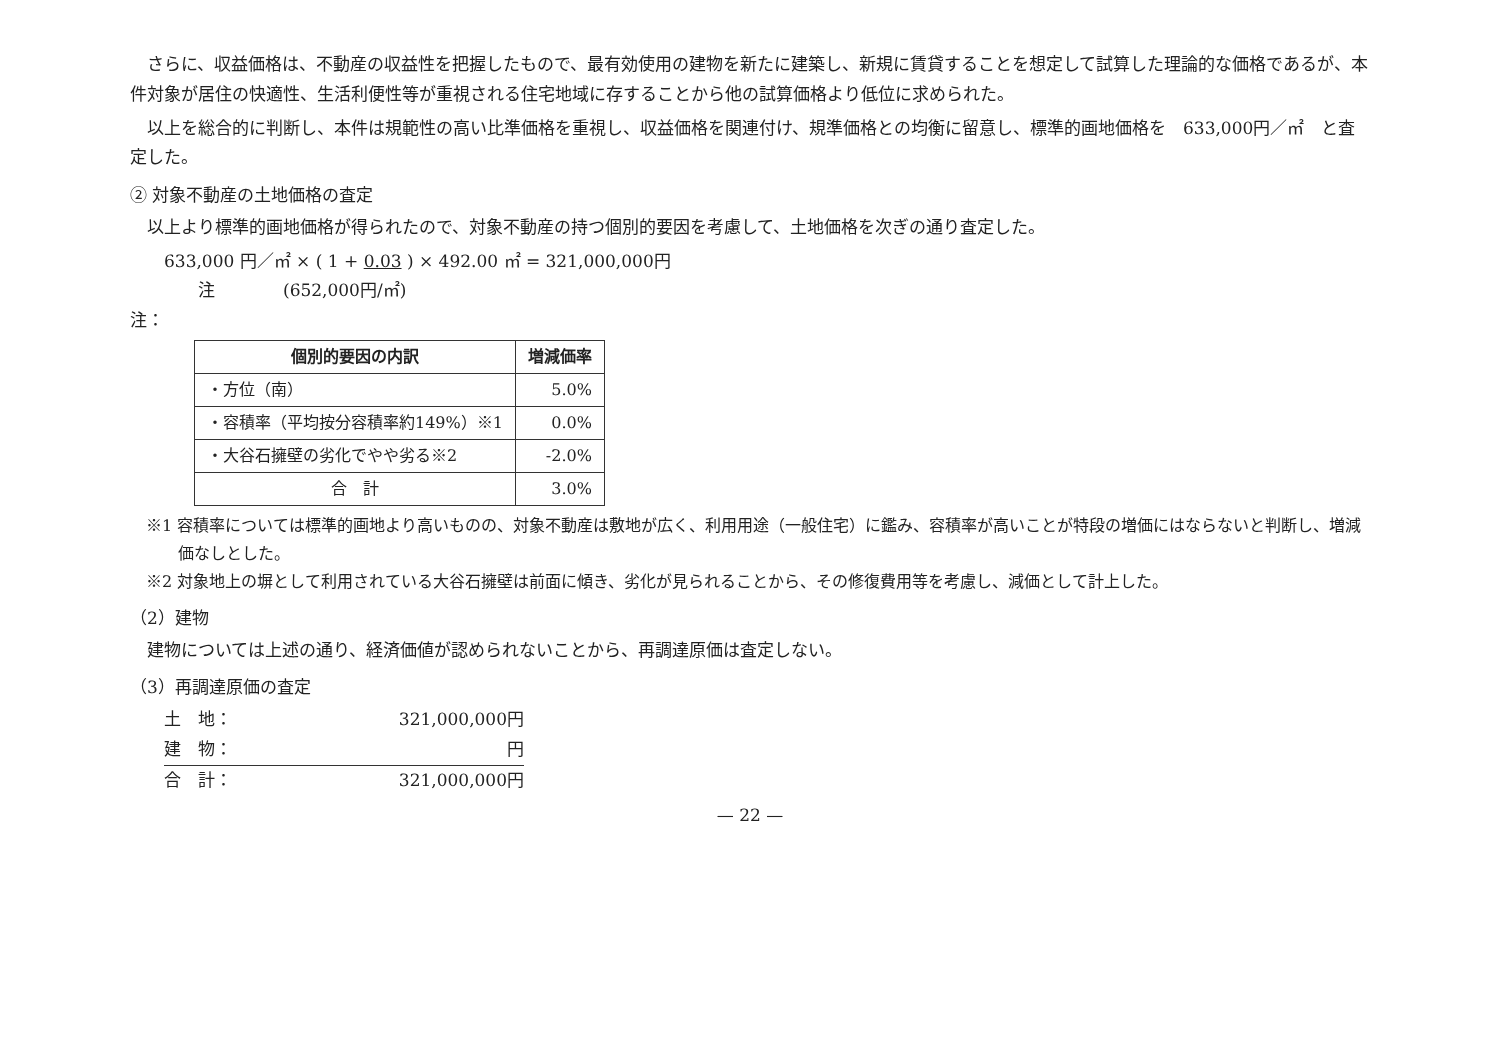さらに、収益価格は、不動産の収益性を把握したもので、最有効使用の建物を新たに建築し、新規に賃貸することを想定して試算した理論的な価格であるが、本件対象が居住の快適性、生活利便性等が重視される住宅地域に存することから他の試算価格より低位に求められた。
以上を総合的に判断し、本件は規範性の高い比準価格を重視し、収益価格を関連付け、規準価格との均衡に留意し、標準的画地価格を　633,000円／㎡　と査定した。
② 対象不動産の土地価格の査定
以上より標準的画地価格が得られたので、対象不動産の持つ個別的要因を考慮して、土地価格を次ぎの通り査定した。
633,000 円／㎡ × ( 1 + 0.03 ) × 492.00 ㎡ = 321,000,000円
注　　　　(652,000円/㎡)
注：
| 個別的要因の内訳 | 増減価率 |
| --- | --- |
| ・方位（南） | 5.0% |
| ・容積率（平均按分容積率約149%）※1 | 0.0% |
| ・大谷石擁壁の劣化でやや劣る※2 | -2.0% |
| 合 計 | 3.0% |
※1 容積率については標準的画地より高いものの、対象不動産は敷地が広く、利用用途（一般住宅）に鑑み、容積率が高いことが特段の増価にはならないと判断し、増減価なしとした。
※2 対象地上の塀として利用されている大谷石擁壁は前面に傾き、劣化が見られることから、その修復費用等を考慮し、減価として計上した。
（2）建物
建物については上述の通り、経済価値が認められないことから、再調達原価は査定しない。
（3）再調達原価の査定
土　地： 321,000,000円
建　物： 円
合　計： 321,000,000円
— 22 —